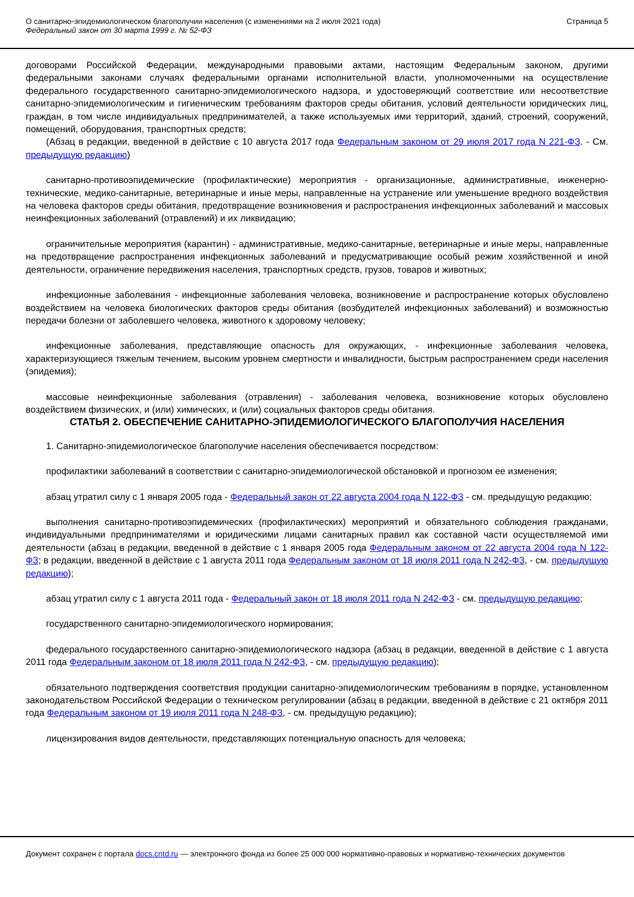О санитарно-эпидемиологическом благополучии населения (с изменениями на 2 июля 2021 года)
Федеральный закон от 30 марта 1999 г. № 52-ФЗ
Страница 5
договорами Российской Федерации, международными правовыми актами, настоящим Федеральным законом, другими федеральными законами случаях федеральными органами исполнительной власти, уполномоченными на осуществление федерального государственного санитарно-эпидемиологического надзора, и удостоверяющий соответствие или несоответствие санитарно-эпидемиологическим и гигиеническим требованиям факторов среды обитания, условий деятельности юридических лиц, граждан, в том числе индивидуальных предпринимателей, а также используемых ими территорий, зданий, строений, сооружений, помещений, оборудования, транспортных средств;
(Абзац в редакции, введенной в действие с 10 августа 2017 года Федеральным законом от 29 июля 2017 года N 221-ФЗ. - См. предыдущую редакцию)
санитарно-противоэпидемические (профилактические) мероприятия - организационные, административные, инженерно-технические, медико-санитарные, ветеринарные и иные меры, направленные на устранение или уменьшение вредного воздействия на человека факторов среды обитания, предотвращение возникновения и распространения инфекционных заболеваний и массовых неинфекционных заболеваний (отравлений) и их ликвидацию;
ограничительные мероприятия (карантин) - административные, медико-санитарные, ветеринарные и иные меры, направленные на предотвращение распространения инфекционных заболеваний и предусматривающие особый режим хозяйственной и иной деятельности, ограничение передвижения населения, транспортных средств, грузов, товаров и животных;
инфекционные заболевания - инфекционные заболевания человека, возникновение и распространение которых обусловлено воздействием на человека биологических факторов среды обитания (возбудителей инфекционных заболеваний) и возможностью передачи болезни от заболевшего человека, животного к здоровому человеку;
инфекционные заболевания, представляющие опасность для окружающих, - инфекционные заболевания человека, характеризующиеся тяжелым течением, высоким уровнем смертности и инвалидности, быстрым распространением среди населения (эпидемия);
массовые неинфекционные заболевания (отравления) - заболевания человека, возникновение которых обусловлено воздействием физических, и (или) химических, и (или) социальных факторов среды обитания.
СТАТЬЯ 2. ОБЕСПЕЧЕНИЕ САНИТАРНО-ЭПИДЕМИОЛОГИЧЕСКОГО БЛАГОПОЛУЧИЯ НАСЕЛЕНИЯ
1. Санитарно-эпидемиологическое благополучие населения обеспечивается посредством:
профилактики заболеваний в соответствии с санитарно-эпидемиологической обстановкой и прогнозом ее изменения;
абзац утратил силу с 1 января 2005 года - Федеральный закон от 22 августа 2004 года N 122-ФЗ - см. предыдущую редакцию;
выполнения санитарно-противоэпидемических (профилактических) мероприятий и обязательного соблюдения гражданами, индивидуальными предпринимателями и юридическими лицами санитарных правил как составной части осуществляемой ими деятельности (абзац в редакции, введенной в действие с 1 января 2005 года Федеральным законом от 22 августа 2004 года N 122-ФЗ; в редакции, введенной в действие с 1 августа 2011 года Федеральным законом от 18 июля 2011 года N 242-ФЗ, - см. предыдущую редакцию);
абзац утратил силу с 1 августа 2011 года - Федеральный закон от 18 июля 2011 года N 242-ФЗ - см. предыдущую редакцию;
государственного санитарно-эпидемиологического нормирования;
федерального государственного санитарно-эпидемиологического надзора (абзац в редакции, введенной в действие с 1 августа 2011 года Федеральным законом от 18 июля 2011 года N 242-ФЗ, - см. предыдущую редакцию);
обязательного подтверждения соответствия продукции санитарно-эпидемиологическим требованиям в порядке, установленном законодательством Российской Федерации о техническом регулировании (абзац в редакции, введенной в действие с 21 октября 2011 года Федеральным законом от 19 июля 2011 года N 248-ФЗ, - см. предыдущую редакцию);
лицензирования видов деятельности, представляющих потенциальную опасность для человека;
Документ сохранен с портала docs.cntd.ru — электронного фонда из более 25 000 000 нормативно-правовых и нормативно-технических документов